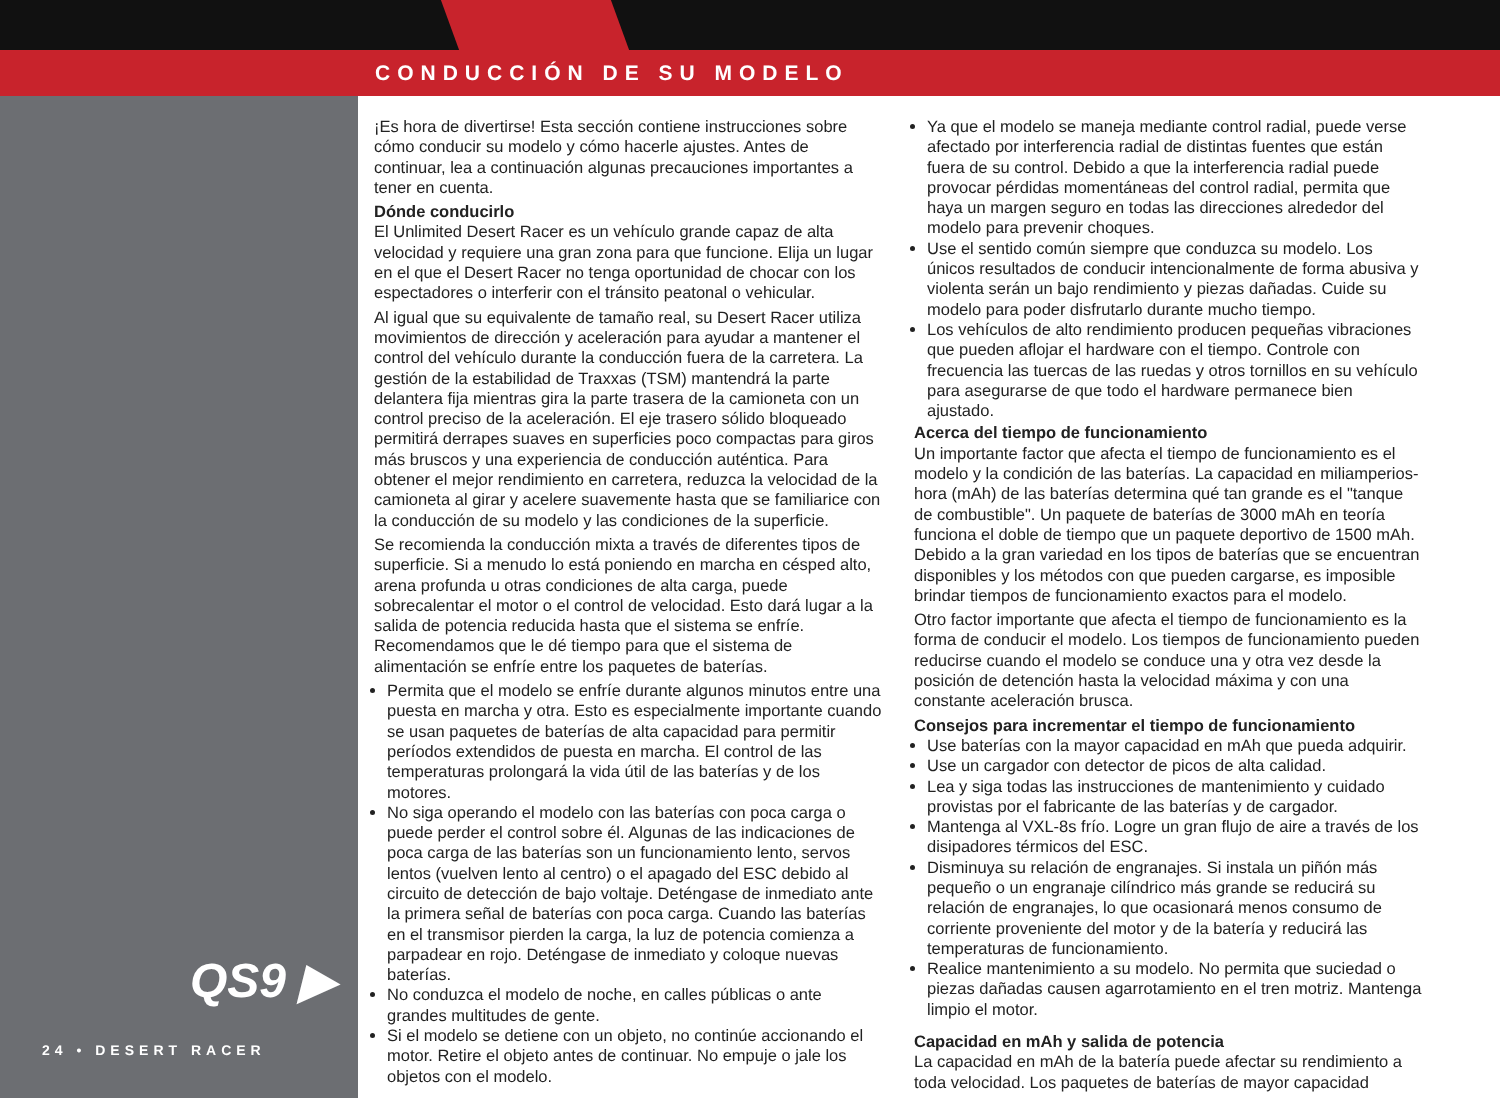CONDUCCIÓN DE SU MODELO
QS9 ▶
24 • DESERT RACER
¡Es hora de divertirse! Esta sección contiene instrucciones sobre cómo conducir su modelo y cómo hacerle ajustes. Antes de continuar, lea a continuación algunas precauciones importantes a tener en cuenta.
Dónde conducirlo
El Unlimited Desert Racer es un vehículo grande capaz de alta velocidad y requiere una gran zona para que funcione. Elija un lugar en el que el Desert Racer no tenga oportunidad de chocar con los espectadores o interferir con el tránsito peatonal o vehicular.
Al igual que su equivalente de tamaño real, su Desert Racer utiliza movimientos de dirección y aceleración para ayudar a mantener el control del vehículo durante la conducción fuera de la carretera. La gestión de la estabilidad de Traxxas (TSM) mantendrá la parte delantera fija mientras gira la parte trasera de la camioneta con un control preciso de la aceleración. El eje trasero sólido bloqueado permitirá derrapes suaves en superficies poco compactas para giros más bruscos y una experiencia de conducción auténtica. Para obtener el mejor rendimiento en carretera, reduzca la velocidad de la camioneta al girar y acelere suavemente hasta que se familiarice con la conducción de su modelo y las condiciones de la superficie.
Se recomienda la conducción mixta a través de diferentes tipos de superficie. Si a menudo lo está poniendo en marcha en césped alto, arena profunda u otras condiciones de alta carga, puede sobrecalentar el motor o el control de velocidad. Esto dará lugar a la salida de potencia reducida hasta que el sistema se enfríe. Recomendamos que le dé tiempo para que el sistema de alimentación se enfríe entre los paquetes de baterías.
Permita que el modelo se enfríe durante algunos minutos entre una puesta en marcha y otra. Esto es especialmente importante cuando se usan paquetes de baterías de alta capacidad para permitir períodos extendidos de puesta en marcha. El control de las temperaturas prolongará la vida útil de las baterías y de los motores.
No siga operando el modelo con las baterías con poca carga o puede perder el control sobre él. Algunas de las indicaciones de poca carga de las baterías son un funcionamiento lento, servos lentos (vuelven lento al centro) o el apagado del ESC debido al circuito de detección de bajo voltaje. Deténgase de inmediato ante la primera señal de baterías con poca carga. Cuando las baterías en el transmisor pierden la carga, la luz de potencia comienza a parpadear en rojo. Deténgase de inmediato y coloque nuevas baterías.
No conduzca el modelo de noche, en calles públicas o ante grandes multitudes de gente.
Si el modelo se detiene con un objeto, no continúe accionando el motor. Retire el objeto antes de continuar. No empuje o jale los objetos con el modelo.
Ya que el modelo se maneja mediante control radial, puede verse afectado por interferencia radial de distintas fuentes que están fuera de su control. Debido a que la interferencia radial puede provocar pérdidas momentáneas del control radial, permita que haya un margen seguro en todas las direcciones alrededor del modelo para prevenir choques.
Use el sentido común siempre que conduzca su modelo. Los únicos resultados de conducir intencionalmente de forma abusiva y violenta serán un bajo rendimiento y piezas dañadas. Cuide su modelo para poder disfrutarlo durante mucho tiempo.
Los vehículos de alto rendimiento producen pequeñas vibraciones que pueden aflojar el hardware con el tiempo. Controle con frecuencia las tuercas de las ruedas y otros tornillos en su vehículo para asegurarse de que todo el hardware permanece bien ajustado.
Acerca del tiempo de funcionamiento
Un importante factor que afecta el tiempo de funcionamiento es el modelo y la condición de las baterías. La capacidad en miliamperios-hora (mAh) de las baterías determina qué tan grande es el "tanque de combustible". Un paquete de baterías de 3000 mAh en teoría funciona el doble de tiempo que un paquete deportivo de 1500 mAh. Debido a la gran variedad en los tipos de baterías que se encuentran disponibles y los métodos con que pueden cargarse, es imposible brindar tiempos de funcionamiento exactos para el modelo.
Otro factor importante que afecta el tiempo de funcionamiento es la forma de conducir el modelo. Los tiempos de funcionamiento pueden reducirse cuando el modelo se conduce una y otra vez desde la posición de detención hasta la velocidad máxima y con una constante aceleración brusca.
Consejos para incrementar el tiempo de funcionamiento
Use baterías con la mayor capacidad en mAh que pueda adquirir.
Use un cargador con detector de picos de alta calidad.
Lea y siga todas las instrucciones de mantenimiento y cuidado provistas por el fabricante de las baterías y de cargador.
Mantenga al VXL-8s frío. Logre un gran flujo de aire a través de los disipadores térmicos del ESC.
Disminuya su relación de engranajes. Si instala un piñón más pequeño o un engranaje cilíndrico más grande se reducirá su relación de engranajes, lo que ocasionará menos consumo de corriente proveniente del motor y de la batería y reducirá las temperaturas de funcionamiento.
Realice mantenimiento a su modelo. No permita que suciedad o piezas dañadas causen agarrotamiento en el tren motriz. Mantenga limpio el motor.
Capacidad en mAh y salida de potencia
La capacidad en mAh de la batería puede afectar su rendimiento a toda velocidad. Los paquetes de baterías de mayor capacidad